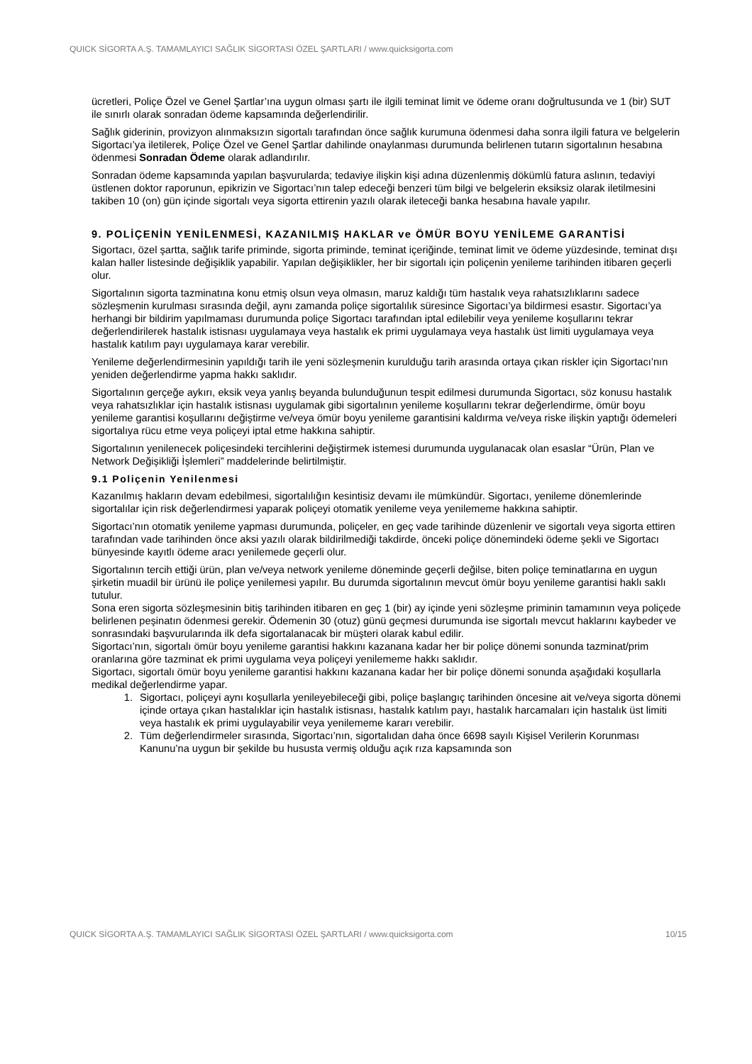QUICK SİGORTA A.Ş. TAMAMLAYICI SAĞLIK SİGORTASI ÖZEL ŞARTLARI / www.quicksigorta.com
ücretleri, Poliçe Özel ve Genel Şartlar’ına uygun olması şartı ile ilgili teminat limit ve ödeme oranı doğrultusunda ve 1 (bir) SUT ile sınırlı olarak sonradan ödeme kapsamında değerlendirilir.
Sağlık giderinin, provizyon alınmaksızın sigortalı tarafından önce sağlık kurumuna ödenmesi daha sonra ilgili fatura ve belgelerin Sigortacı’ya iletilerek, Poliçe Özel ve Genel Şartlar dahilinde onaylanması durumunda belirlenen tutarın sigortalının hesabına ödenmesi Sonradan Ödeme olarak adlandırılır.
Sonradan ödeme kapsamında yapılan başvurularda; tedaviye ilişkin kişi adına düzenlenmiş dökümlü fatura aslının, tedaviyi üstlenen doktor raporunun, epikrizin ve Sigortacı’nın talep edeceği benzeri tüm bilgi ve belgelerin eksiksiz olarak iletilmesini takiben 10 (on) gün içinde sigortalı veya sigorta ettirenin yazılı olarak ileteceği banka hesabına havale yapılır.
9. POLİÇENİN YENİLENMESİ, KAZANILMIŞ HAKLAR ve ÖMÜR BOYU YENİLEME GARANTİSİ
Sigortacı, özel şartta, sağlık tarife priminde, sigorta priminde, teminat içeriğinde, teminat limit ve ödeme yüzdesinde, teminat dışı kalan haller listesinde değişiklik yapabilir. Yapılan değişiklikler, her bir sigortalı için poliçenin yenileme tarihinden itibaren geçerli olur.
Sigortalının sigorta tazminatına konu etmiş olsun veya olmasın, maruz kaldığı tüm hastalık veya rahatsızlıklarını sadece sözleşmenin kurulması sırasında değil, aynı zamanda poliçe sigortalılık süresince Sigortacı’ya bildirmesi esastır. Sigortacı’ya herhangi bir bildirim yapılmaması durumunda poliçe Sigortacı tarafından iptal edilebilir veya yenileme koşullarını tekrar değerlendirilerek hastalık istisnası uygulamaya veya hastalık ek primi uygulamaya veya hastalık üst limiti uygulamaya veya hastalık katılım payı uygulamaya karar verebilir.
Yenileme değerlendirmesinin yapıldığı tarih ile yeni sözleşmenin kurulduğu tarih arasında ortaya çıkan riskler için Sigortacı’nın yeniden değerlendirme yapma hakkı saklıdır.
Sigortalının gerçeğe aykırı, eksik veya yanlış beyanda bulunduğunun tespit edilmesi durumunda Sigortacı, söz konusu hastalık veya rahatsızlıklar için hastalık istisnası uygulamak gibi sigortalının yenileme koşullarını tekrar değerlendirme, ömür boyu yenileme garantisi koşullarını değiştirme ve/veya ömür boyu yenileme garantisini kaldırma ve/veya riske ilişkin yaptığı ödemeleri sigortalıya rücu etme veya poliçeyi iptal etme hakkına sahiptir.
Sigortalının yenilenecek poliçesindeki tercihlerini değiştirmek istemesi durumunda uygulanacak olan esaslar “Ürün, Plan ve Network Değişikliği İşlemleri” maddelerinde belirtilmiştir.
9.1 Poliçenin Yenilenmesi
Kazanılmış hakların devam edebilmesi, sigortalılığın kesintisiz devamı ile mümkündür. Sigortacı, yenileme dönemlerinde sigortalılar için risk değerlendirmesi yaparak poliçeyi otomatik yenileme veya yenilememe hakkına sahiptir.
Sigortacı’nın otomatik yenileme yapması durumunda, poliçeler, en geç vade tarihinde düzenlenir ve sigortalı veya sigorta ettiren tarafından vade tarihinden önce aksi yazılı olarak bildirilmediği takdirde, önceki poliçe dönemindeki ödeme şekli ve Sigortacı bünyesinde kayıtlı ödeme aracı yenilemede geçerli olur.
Sigortalının tercih ettiği ürün, plan ve/veya network yenileme döneminde geçerli değilse, biten poliçe teminatlarına en uygun şirketin muadil bir ürünü ile poliçe yenilemesi yapılır. Bu durumda sigortalının mevcut ömür boyu yenileme garantisi haklı saklı tutulur.
Sona eren sigorta sözleşmesinin bitiş tarihinden itibaren en geç 1 (bir) ay içinde yeni sözleşme priminin tamamının veya poliçede belirlenen peşinatın ödenmesi gerekir. Ödemenin 30 (otuz) günü geçmesi durumunda ise sigortalı mevcut haklarını kaybeder ve sonrasındaki başvurularında ilk defa sigortalanacak bir müşteri olarak kabul edilir.
Sigortacı’nın, sigortalı ömür boyu yenileme garantisi hakkını kazanana kadar her bir poliçe dönemi sonunda tazminat/prim oranlarına göre tazminat ek primi uygulama veya poliçeyi yenilememe hakkı saklıdır.
Sigortacı, sigortalı ömür boyu yenileme garantisi hakkını kazanana kadar her bir poliçe dönemi sonunda aşağıdaki koşullarla medikal değerlendirme yapar.
1. Sigortacı, poliçeyi aynı koşullarla yenileyebileceği gibi, poliçe başlangıç tarihinden öncesine ait ve/veya sigorta dönemi içinde ortaya çıkan hastalıklar için hastalık istisnası, hastalık katılım payı, hastalık harcamaları için hastalık üst limiti veya hastalık ek primi uygulayabilir veya yenilememe kararı verebilir.
2. Tüm değerlendirmeler sırasında, Sigortacı’nın, sigortalıdan daha önce 6698 sayılı Kişisel Verilerin Korunması Kanunu’na uygun bir şekilde bu hususta vermiş olduğu açık rıza kapsamında son
QUICK SİGORTA A.Ş. TAMAMLAYICI SAĞLIK SİGORTASI ÖZEL ŞARTLARI / www.quicksigorta.com 10/15